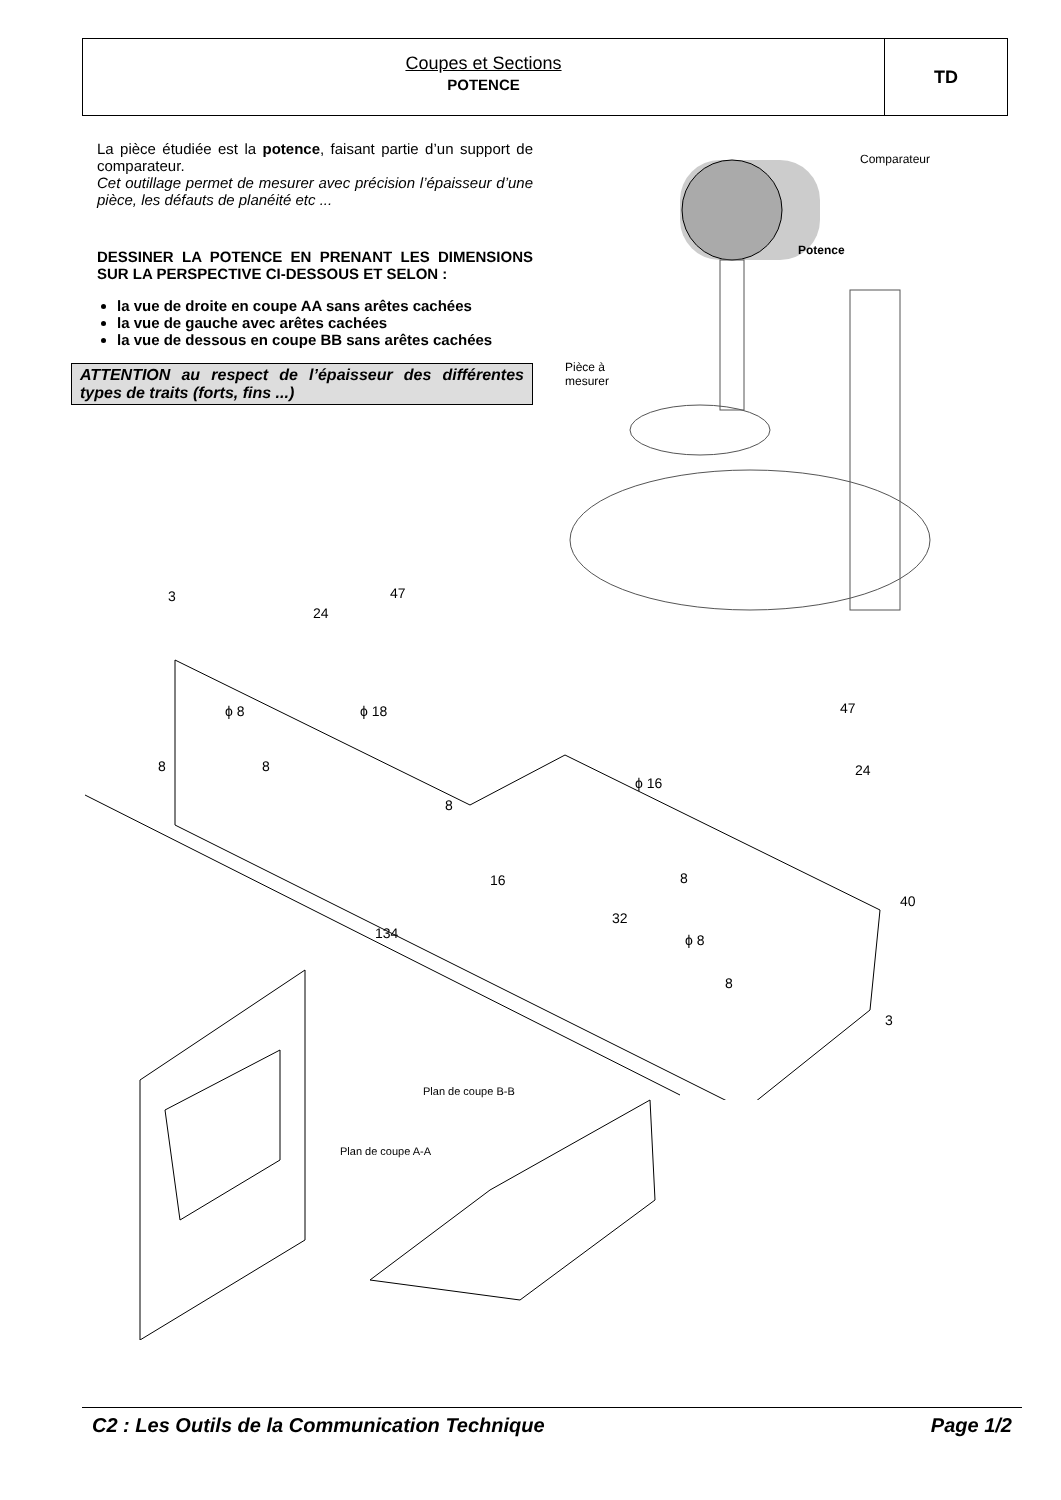Coupes et Sections
POTENCE
TD
La pièce étudiée est la potence, faisant partie d’un support de comparateur.
Cet outillage permet de mesurer avec précision l’épaisseur d’une pièce, les défauts de planéité etc ...
DESSINER LA POTENCE EN PRENANT LES DIMENSIONS SUR LA PERSPECTIVE CI-DESSOUS ET SELON :
la vue de droite en coupe AA sans arêtes cachées
la vue de gauche avec arêtes cachées
la vue de dessous en coupe BB sans arêtes cachées
ATTENTION au respect de l’épaisseur des différentes types de traits (forts, fins ...)
Comparateur
Potence
Pièce à
mesurer
3 47
24
ϕ 8 ϕ 18
8 8
8
47
24
ϕ 16
40
16 8
32
134 ϕ 8
8
3
Plan de coupe B-B
Plan de coupe A-A
C2 : Les Outils de la Communication Technique Page 1/2